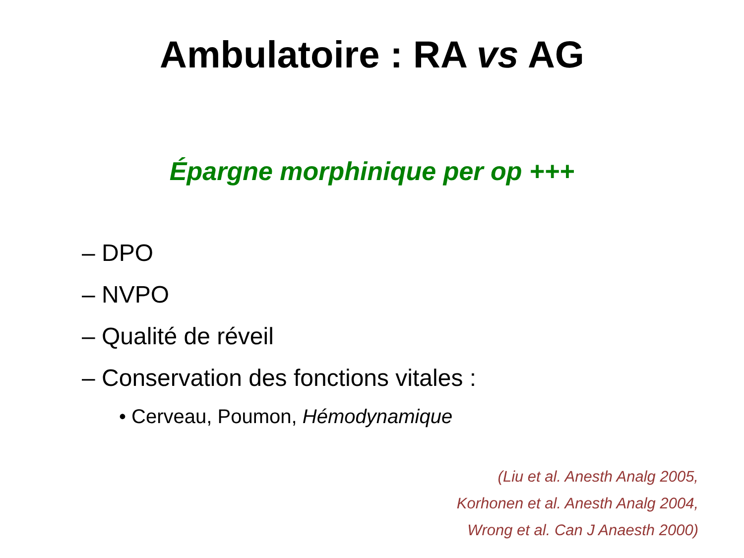Ambulatoire : RA vs AG
Épargne morphinique per op +++
– DPO
– NVPO
– Qualité de réveil
– Conservation des fonctions vitales :
• Cerveau, Poumon, Hémodynamique
(Liu et al. Anesth Analg 2005,
Korhonen et al. Anesth Analg 2004,
Wrong et al. Can J Anaesth 2000)